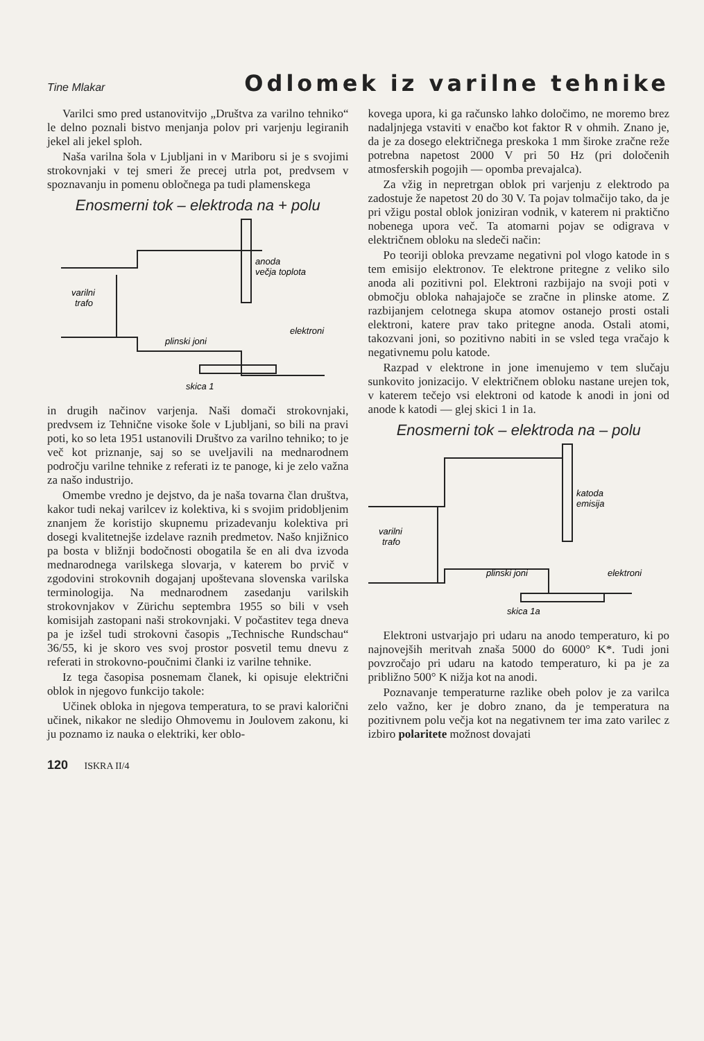Tine Mlakar Odlomek iz varilne tehnike
Varilci smo pred ustanovitvijo „Društva za varilno tehniko“ le delno poznali bistvo menjanja polov pri varjenju legiranih jekel ali jekel sploh.
Naša varilna šola v Ljubljani in v Mariboru si je s svojimi strokovnjaki v tej smeri že precej utrla pot, predvsem v spoznavanju in pomenu obločnega pa tudi plamenskega
Enosmerni tok – elektroda na + polu
anoda
večja toplota
varilni
trafo
plinski joni
elektroni
skica 1
in drugih načinov varjenja. Naši domači strokovnjaki, predvsem iz Tehnične visoke šole v Ljubljani, so bili na pravi poti, ko so leta 1951 ustanovili Društvo za varilno tehniko; to je več kot priznanje, saj so se uveljavili na mednarodnem področju varilne tehnike z referati iz te panoge, ki je zelo važna za našo industrijo.
Omembe vredno je dejstvo, da je naša tovarna član društva, kakor tudi nekaj varilcev iz kolektiva, ki s svojim pridobljenim znanjem že koristijo skupnemu prizadevanju kolektiva pri dosegi kvalitetnejše izdelave raznih predmetov. Našo knjižnico pa bosta v bližnji bodočnosti obogatila še en ali dva izvoda mednarodnega varilskega slovarja, v katerem bo prvič v zgodovini strokovnih dogajanj upoštevana slovenska varilska terminologija. Na mednarodnem zasedanju varilskih strokovnjakov v Zürichu septembra 1955 so bili v vseh komisijah zastopani naši strokovnjaki. V počastitev tega dneva pa je izšel tudi strokovni časopis „Technische Rundschau“ 36/55, ki je skoro ves svoj prostor posvetil temu dnevu z referati in strokovno-poučnimi članki iz varilne tehnike.
Iz tega časopisa posnemam članek, ki opisuje električni oblok in njegovo funkcijo takole:
Učinek obloka in njegova temperatura, to se pravi kalorični učinek, nikakor ne sledijo Ohmovemu in Joulovem zakonu, ki ju poznamo iz nauka o elektriki, ker oblo-
kovega upora, ki ga računsko lahko določimo, ne moremo brez nadaljnjega vstaviti v enačbo kot faktor R v ohmih. Znano je, da je za dosego električnega preskoka 1 mm široke zračne reže potrebna napetost 2000 V pri 50 Hz (pri določenih atmosferskih pogojih — opomba prevajalca).
Za vžig in nepretrgan oblok pri varjenju z elektrodo pa zadostuje že napetost 20 do 30 V. Ta pojav tolmačijo tako, da je pri vžigu postal oblok joniziran vodnik, v katerem ni praktično nobenega upora več. Ta atomarni pojav se odigrava v električnem obloku na sledeči način:
Po teoriji obloka prevzame negativni pol vlogo katode in s tem emisijo elektronov. Te elektrone pritegne z veliko silo anoda ali pozitivni pol. Elektroni razbijajo na svoji poti v območju obloka nahajajoče se zračne in plinske atome. Z razbijanjem celotnega skupa atomov ostanejo prosti ostali elektroni, katere prav tako pritegne anoda. Ostali atomi, takozvani joni, so pozitivno nabiti in se vsled tega vračajo k negativnemu polu katode.
Razpad v elektrone in jone imenujemo v tem slučaju sunkovito jonizacijo. V električnem obloku nastane urejen tok, v katerem tečejo vsi elektroni od katode k anodi in joni od anode k katodi — glej skici 1 in 1a.
Enosmerni tok – elektroda na – polu
katoda
emisija
varilni
trafo
plinski joni
elektroni
skica 1a
Elektroni ustvarjajo pri udaru na anodo temperaturo, ki po najnovejših meritvah znaša 5000 do 6000° K*. Tudi joni povzročajo pri udaru na katodo temperaturo, ki pa je za približno 500° K nižja kot na anodi.
Poznavanje temperaturne razlike obeh polov je za varilca zelo važno, ker je dobro znano, da je temperatura na pozitivnem polu večja kot na negativnem ter ima zato varilec z izbiro polaritete možnost dovajati
120 ISKRA II/4